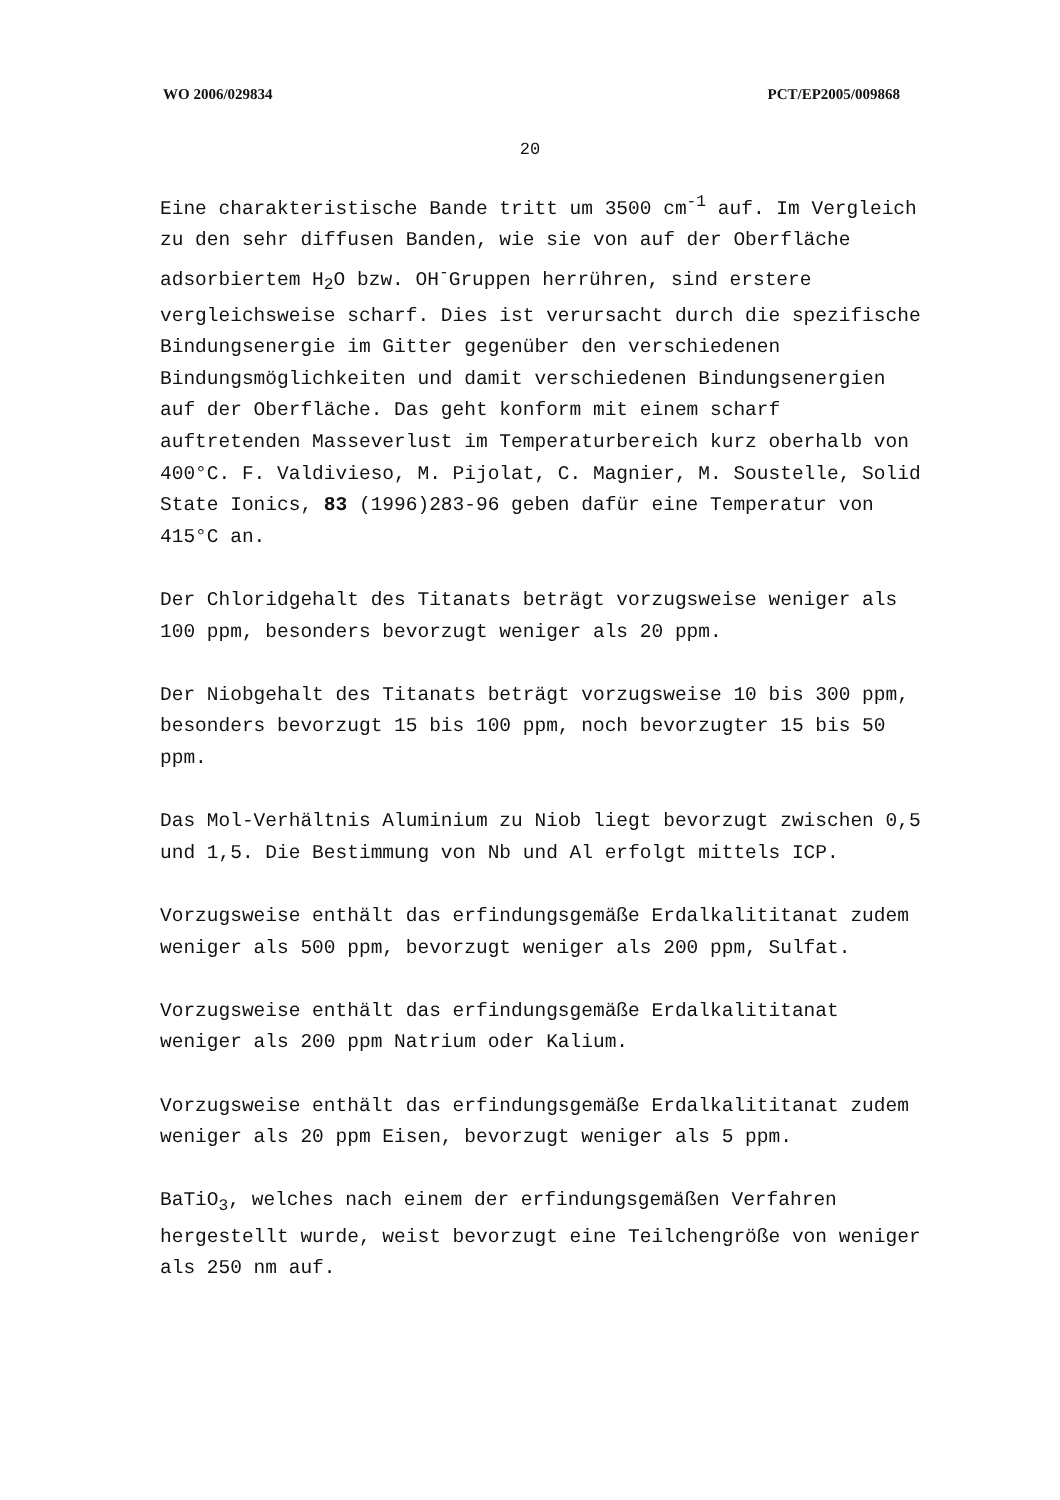WO 2006/029834 PCT/EP2005/009868
20
Eine charakteristische Bande tritt um 3500 cm<sup>-1</sup> auf. Im Vergleich zu den sehr diffusen Banden, wie sie von auf der Oberfläche adsorbiertem H<sub>2</sub>O bzw. OH<sup>-</sup>Gruppen herrühren, sind erstere vergleichsweise scharf. Dies ist verursacht durch die spezifische Bindungsenergie im Gitter gegenüber den verschiedenen Bindungsmöglichkeiten und damit verschiedenen Bindungsenergien auf der Oberfläche. Das geht konform mit einem scharf auftretenden Masseverlust im Temperaturbereich kurz oberhalb von 400°C. F. Valdivieso, M. Pijolat, C. Magnier, M. Soustelle, Solid State Ionics, 83 (1996)283-96 geben dafür eine Temperatur von 415°C an.
Der Chloridgehalt des Titanats beträgt vorzugsweise weniger als 100 ppm, besonders bevorzugt weniger als 20 ppm.
Der Niobgehalt des Titanats beträgt vorzugsweise 10 bis 300 ppm, besonders bevorzugt 15 bis 100 ppm, noch bevorzugter 15 bis 50 ppm.
Das Mol-Verhältnis Aluminium zu Niob liegt bevorzugt zwischen 0,5 und 1,5. Die Bestimmung von Nb und Al erfolgt mittels ICP.
Vorzugsweise enthält das erfindungsgemäße Erdalkalititanat zudem weniger als 500 ppm, bevorzugt weniger als 200 ppm, Sulfat.
Vorzugsweise enthält das erfindungsgemäße Erdalkalititanat weniger als 200 ppm Natrium oder Kalium.
Vorzugsweise enthält das erfindungsgemäße Erdalkalititanat zudem weniger als 20 ppm Eisen, bevorzugt weniger als 5 ppm.
BaTiO<sub>3</sub>, welches nach einem der erfindungsgemäßen Verfahren hergestellt wurde, weist bevorzugt eine Teilchengröße von weniger als 250 nm auf.